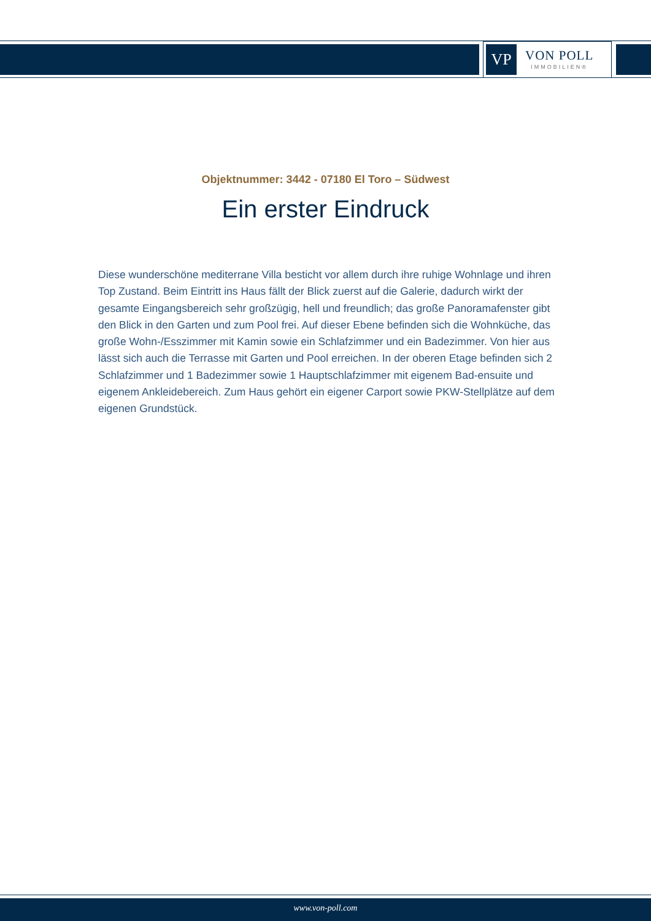VP
VON POLL
IMMOBILIEN®
Objektnummer: 3442 - 07180 El Toro – Südwest
Ein erster Eindruck
Diese wunderschöne mediterrane Villa besticht vor allem durch ihre ruhige Wohnlage und ihren Top Zustand. Beim Eintritt ins Haus fällt der Blick zuerst auf die Galerie, dadurch wirkt der gesamte Eingangsbereich sehr großzügig, hell und freundlich; das große Panoramafenster gibt den Blick in den Garten und zum Pool frei. Auf dieser Ebene befinden sich die Wohnküche, das große Wohn-/Esszimmer mit Kamin sowie ein Schlafzimmer und ein Badezimmer. Von hier aus lässt sich auch die Terrasse mit Garten und Pool erreichen. In der oberen Etage befinden sich 2 Schlafzimmer und 1 Badezimmer sowie 1 Hauptschlafzimmer mit eigenem Bad-ensuite und eigenem Ankleidebereich. Zum Haus gehört ein eigener Carport sowie PKW-Stellplätze auf dem eigenen Grundstück.
www.von-poll.com